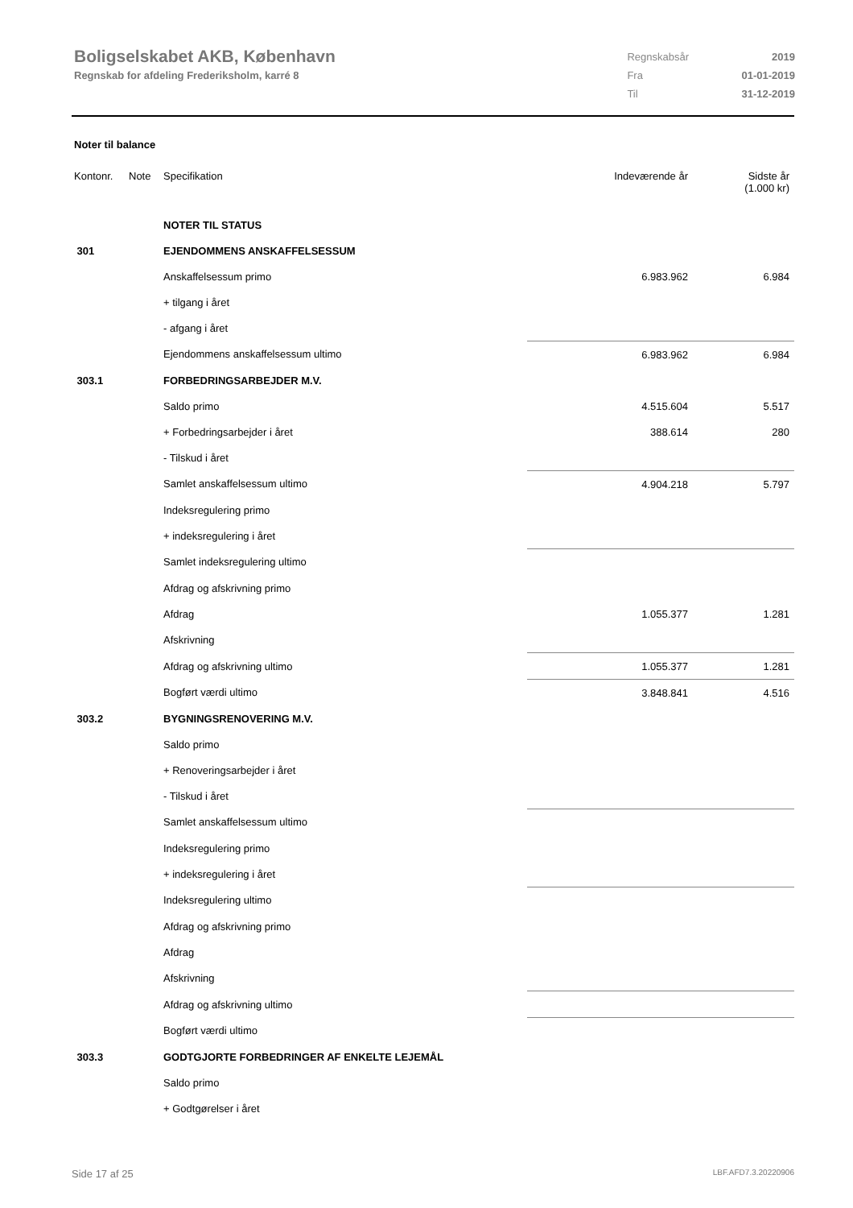Boligselskabet AKB, København
Regnskab for afdeling Frederiksholm, karré 8
| Regnskabsår | 2019 |
| Fra | 01-01-2019 |
| Til | 31-12-2019 |
Noter til balance
| Kontonr. | Note | Specifikation | Indeværende år | Sidste år (1.000 kr) |
| | | NOTER TIL STATUS | | |
| 301 | | EJENDOMMENS ANSKAFFELSESSUM | | |
| | | Anskaffelsessum primo | 6.983.962 | 6.984 |
| | | + tilgang i året | | |
| | | - afgang i året | | |
| | | Ejendommens anskaffelsessum ultimo | 6.983.962 | 6.984 |
| 303.1 | | FORBEDRINGSARBEJDER M.V. | | |
| | | Saldo primo | 4.515.604 | 5.517 |
| | | + Forbedringsarbejder i året | 388.614 | 280 |
| | | - Tilskud i året | | |
| | | Samlet anskaffelsessum ultimo | 4.904.218 | 5.797 |
| | | Indeksregulering primo | | |
| | | + indeksregulering i året | | |
| | | Samlet indeksregulering ultimo | | |
| | | Afdrag og afskrivning primo | | |
| | | Afdrag | 1.055.377 | 1.281 |
| | | Afskrivning | | |
| | | Afdrag og afskrivning ultimo | 1.055.377 | 1.281 |
| | | Bogført værdi ultimo | 3.848.841 | 4.516 |
| 303.2 | | BYGNINGSRENOVERING M.V. | | |
| | | Saldo primo | | |
| | | + Renoveringsarbejder i året | | |
| | | - Tilskud i året | | |
| | | Samlet anskaffelsessum ultimo | | |
| | | Indeksregulering primo | | |
| | | + indeksregulering i året | | |
| | | Indeksregulering ultimo | | |
| | | Afdrag og afskrivning primo | | |
| | | Afdrag | | |
| | | Afskrivning | | |
| | | Afdrag og afskrivning ultimo | | |
| | | Bogført værdi ultimo | | |
| 303.3 | | GODTGJORTE FORBEDRINGER AF ENKELTE LEJEMÅL | | |
| | | Saldo primo | | |
| | | + Godtgørelser i året | | |
Side 17 af 25 LBF.AFD7.3.20220906